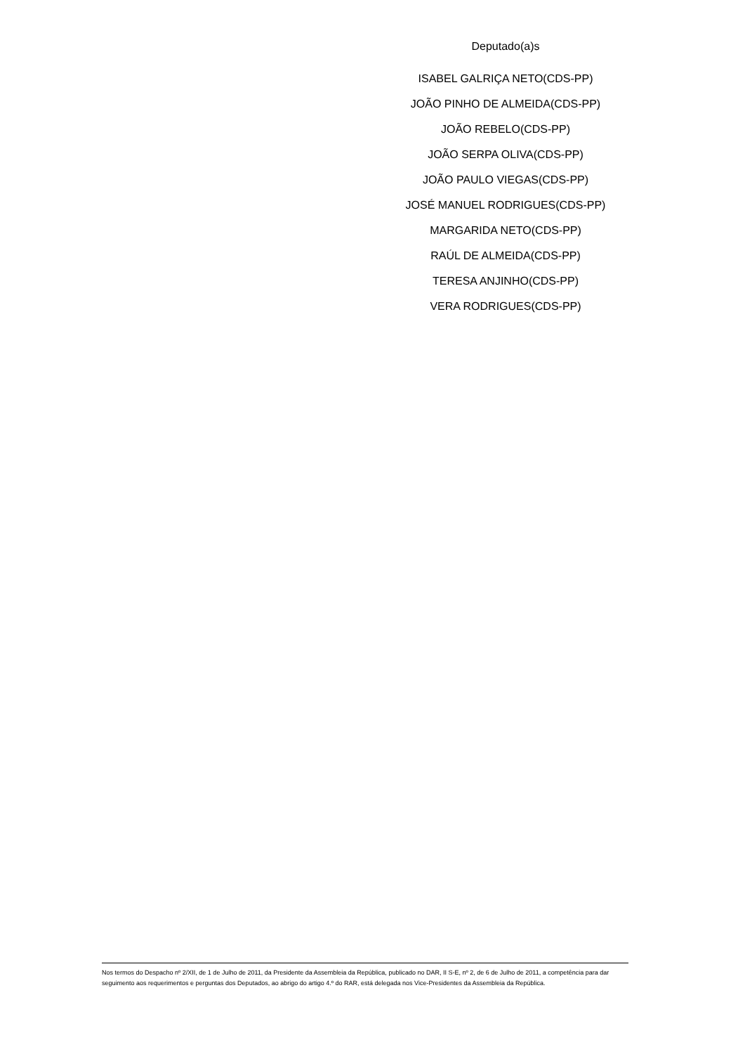Deputado(a)s
ISABEL GALRIÇA NETO(CDS-PP)
JOÃO PINHO DE ALMEIDA(CDS-PP)
JOÃO REBELO(CDS-PP)
JOÃO SERPA OLIVA(CDS-PP)
JOÃO PAULO VIEGAS(CDS-PP)
JOSÉ MANUEL RODRIGUES(CDS-PP)
MARGARIDA NETO(CDS-PP)
RAÚL DE ALMEIDA(CDS-PP)
TERESA ANJINHO(CDS-PP)
VERA RODRIGUES(CDS-PP)
Nos termos do Despacho nº 2/XII, de 1 de Julho de 2011, da Presidente da Assembleia da República, publicado no DAR, II S-E, nº 2, de 6 de Julho de 2011, a competência para dar seguimento aos requerimentos e perguntas dos Deputados, ao abrigo do artigo 4.º do RAR, está delegada nos Vice-Presidentes da Assembleia da República.